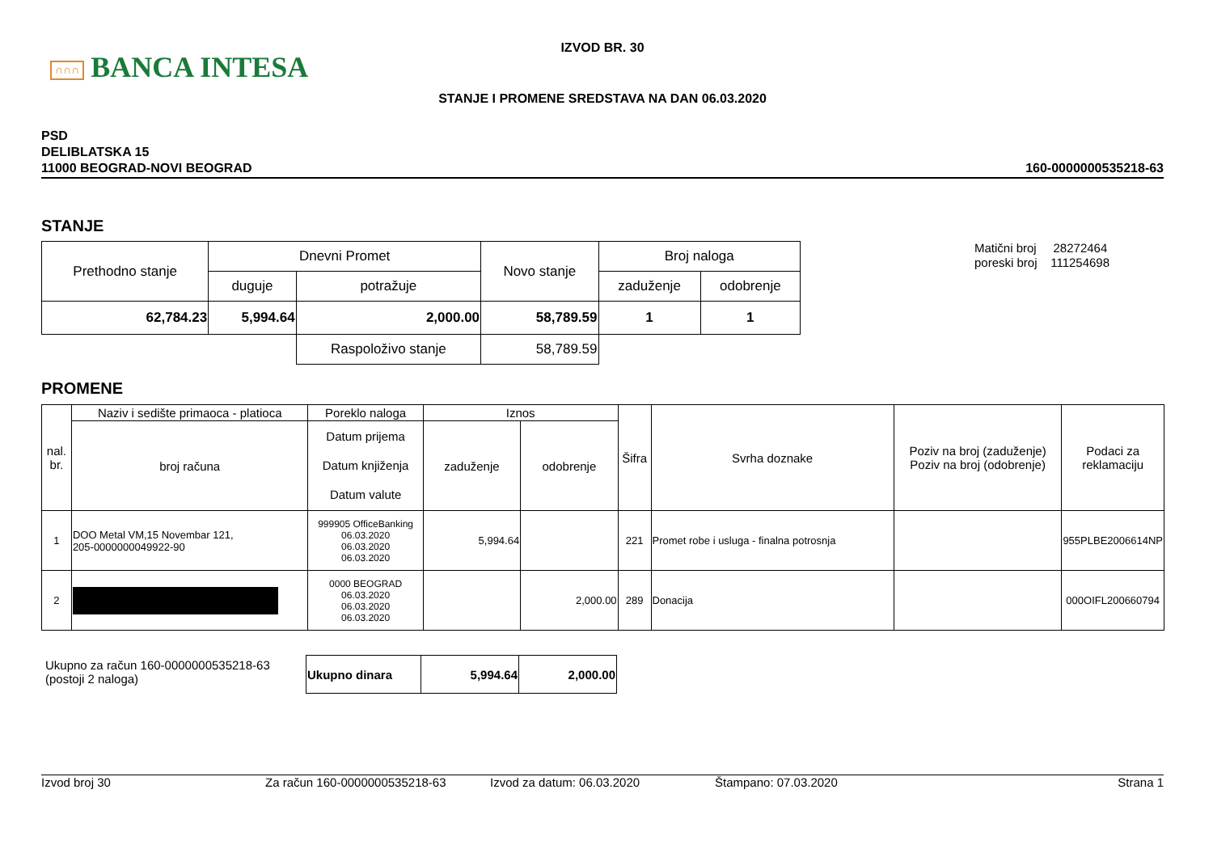∩∩∩ BANCA INTESA
IZVOD BR. 30
STANJE I PROMENE SREDSTAVA NA DAN 06.03.2020
PSD
DELIBLATSKA 15
11000 BEOGRAD-NOVI BEOGRAD
160-0000000535218-63
STANJE
| Prethodno stanje | Dnevni Promet | | Novo stanje | Broj naloga | |
| --- | --- | --- | --- | --- | --- |
| | duguje | potražuje | | zaduženje | odobrenje |
| 62,784.23 | 5,994.64 | 2,000.00 | 58,789.59 | 1 | 1 |
| | | Raspoloživo stanje | 58,789.59 | | |
Matični broj 28272464
poreski broj 111254698
PROMENE
| nal. br. | Naziv i sedište primaoca - platioca | Poreklo naloga | Iznos | | Šifra | Svrha doznake | Poziv na broj (zaduženje) Poziv na broj (odobrenje) | Podaci za reklamaciju |
| --- | --- | --- | --- | --- | --- | --- | --- | --- |
| | broj računa | Datum prijema Datum knjiženja Datum valute | zaduženje | odobrenje | | | | |
| 1 | DOO Metal VM,15 Novembar 121, 205-0000000049922-90 | 999905 OfficeBanking 06.03.2020 06.03.2020 06.03.2020 | 5,994.64 | | 221 | Promet robe i usluga - finalna potrosnja | | 955PLBE2006614NP |
| 2 | | 0000 BEOGRAD 06.03.2020 06.03.2020 06.03.2020 | | 2,000.00 | 289 | Donacija | | 000OIFL200660794 |
Ukupno za račun 160-0000000535218-63
(postoji 2 naloga)
| Ukupno dinara | 5,994.64 | 2,000.00 |
Izvod broj 30 Za račun 160-0000000535218-63 Izvod za datum: 06.03.2020 Štampano: 07.03.2020 Strana 1